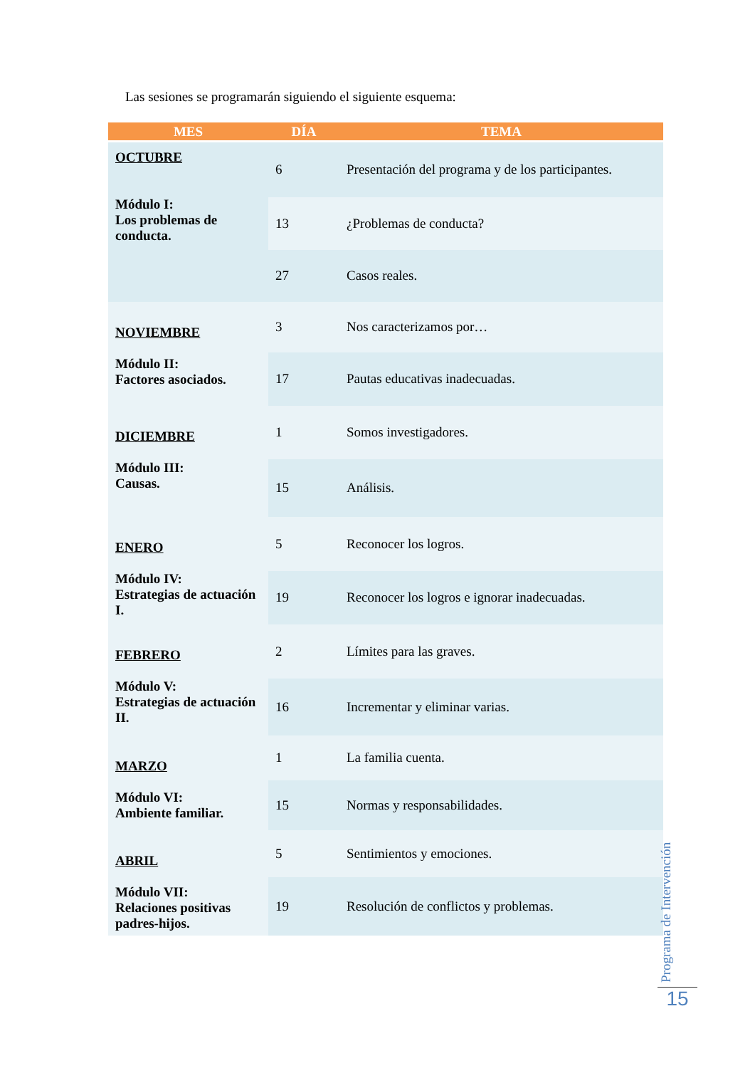Las sesiones se programarán siguiendo el siguiente esquema:
| MES | DÍA | TEMA |
| --- | --- | --- |
| OCTUBRE Módulo I: Los problemas de conducta. | 6 | Presentación del programa y de los participantes. |
| | 13 | ¿Problemas de conducta? |
| | 27 | Casos reales. |
| NOVIEMBRE Módulo II: Factores asociados. | 3 | Nos caracterizamos por… |
| | 17 | Pautas educativas inadecuadas. |
| DICIEMBRE Módulo III: Causas. | 1 | Somos investigadores. |
| | 15 | Análisis. |
| ENERO Módulo IV: Estrategias de actuación I. | 5 | Reconocer los logros. |
| | 19 | Reconocer los logros e ignorar inadecuadas. |
| FEBRERO Módulo V: Estrategias de actuación II. | 2 | Límites para las graves. |
| | 16 | Incrementar y eliminar varias. |
| MARZO Módulo VI: Ambiente familiar. | 1 | La familia cuenta. |
| | 15 | Normas y responsabilidades. |
| ABRIL Módulo VII: Relaciones positivas padres-hijos. | 5 | Sentimientos y emociones. |
| | 19 | Resolución de conflictos y problemas. |
Programa de Intervención
15